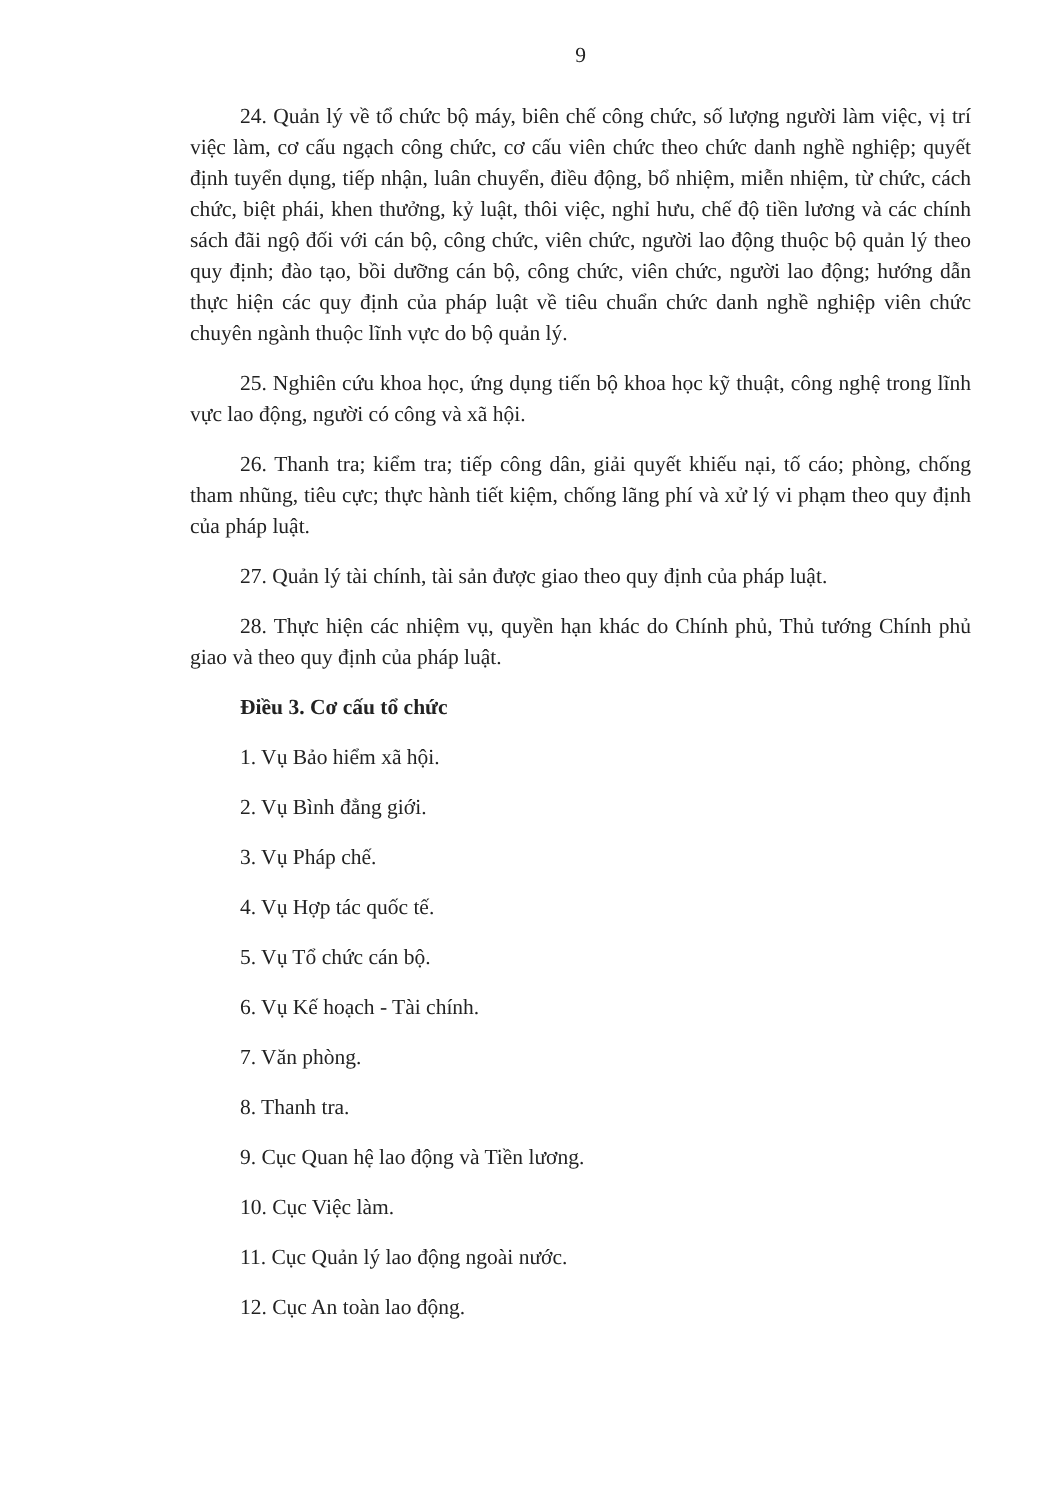9
24. Quản lý về tổ chức bộ máy, biên chế công chức, số lượng người làm việc, vị trí việc làm, cơ cấu ngạch công chức, cơ cấu viên chức theo chức danh nghề nghiệp; quyết định tuyển dụng, tiếp nhận, luân chuyển, điều động, bổ nhiệm, miễn nhiệm, từ chức, cách chức, biệt phái, khen thưởng, kỷ luật, thôi việc, nghỉ hưu, chế độ tiền lương và các chính sách đãi ngộ đối với cán bộ, công chức, viên chức, người lao động thuộc bộ quản lý theo quy định; đào tạo, bồi dưỡng cán bộ, công chức, viên chức, người lao động; hướng dẫn thực hiện các quy định của pháp luật về tiêu chuẩn chức danh nghề nghiệp viên chức chuyên ngành thuộc lĩnh vực do bộ quản lý.
25. Nghiên cứu khoa học, ứng dụng tiến bộ khoa học kỹ thuật, công nghệ trong lĩnh vực lao động, người có công và xã hội.
26. Thanh tra; kiểm tra; tiếp công dân, giải quyết khiếu nại, tố cáo; phòng, chống tham nhũng, tiêu cực; thực hành tiết kiệm, chống lãng phí và xử lý vi phạm theo quy định của pháp luật.
27. Quản lý tài chính, tài sản được giao theo quy định của pháp luật.
28. Thực hiện các nhiệm vụ, quyền hạn khác do Chính phủ, Thủ tướng Chính phủ giao và theo quy định của pháp luật.
Điều 3. Cơ cấu tổ chức
1. Vụ Bảo hiểm xã hội.
2. Vụ Bình đẳng giới.
3. Vụ Pháp chế.
4. Vụ Hợp tác quốc tế.
5. Vụ Tổ chức cán bộ.
6. Vụ Kế hoạch - Tài chính.
7. Văn phòng.
8. Thanh tra.
9. Cục Quan hệ lao động và Tiền lương.
10. Cục Việc làm.
11. Cục Quản lý lao động ngoài nước.
12. Cục An toàn lao động.